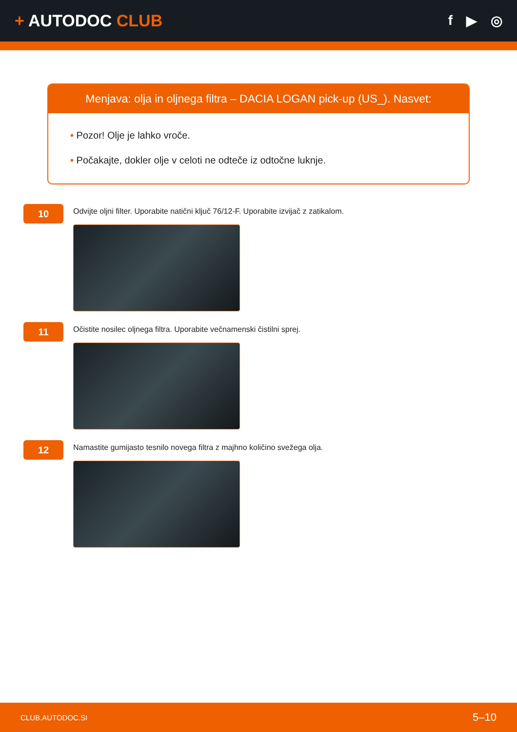+ AUTODOC CLUB
f ▶ ◎
Menjava: olja in oljnega filtra – DACIA LOGAN pick-up (US_). Nasvet:
• Pozor! Olje je lahko vroče.
• Počakajte, dokler olje v celoti ne odteče iz odtočne luknje.
10
Odvijte oljni filter. Uporabite natični ključ 76/12-F. Uporabite izvijač z zatikalom.
11
Očistite nosilec oljnega filtra. Uporabite večnamenski čistilni sprej.
12
Namastite gumijasto tesnilo novega filtra z majhno količino svežega olja.
CLUB.AUTODOC.SI 5–10